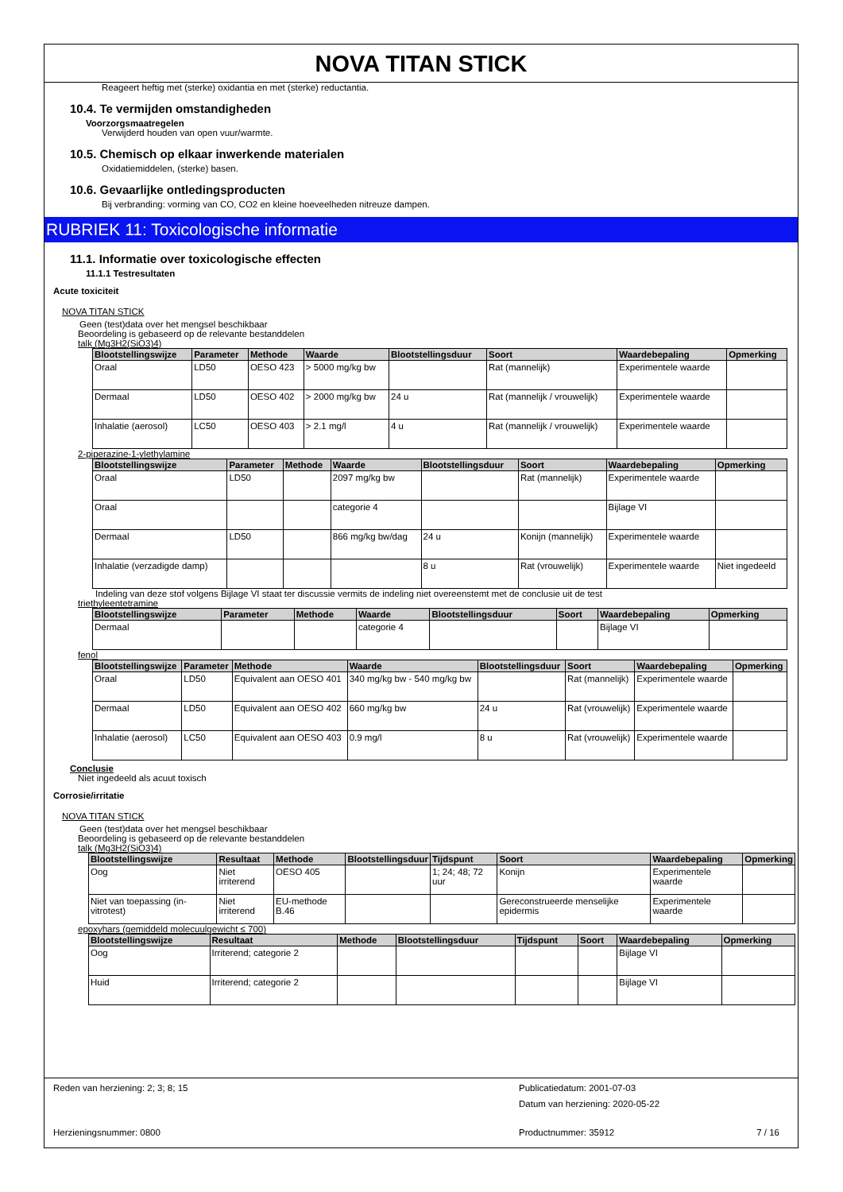NOVA TITAN STICK
Reageert heftig met (sterke) oxidantia en met (sterke) reductantia.
10.4. Te vermijden omstandigheden
Voorzorgsmaatregelen
Verwijderd houden van open vuur/warmte.
10.5. Chemisch op elkaar inwerkende materialen
Oxidatiemiddelen, (sterke) basen.
10.6. Gevaarlijke ontledingsproducten
Bij verbranding: vorming van CO, CO2 en kleine hoeveelheden nitreuze dampen.
RUBRIEK 11: Toxicologische informatie
11.1. Informatie over toxicologische effecten
11.1.1 Testresultaten
Acute toxiciteit
NOVA TITAN STICK
Geen (test)data over het mengsel beschikbaar
Beoordeling is gebaseerd op de relevante bestanddelen
talk (Mg3H2(SiO3)4)
| Blootstellingswijze | Parameter | Methode | Waarde | Blootstellingsduur | Soort | Waardebepaling | Opmerking |
| --- | --- | --- | --- | --- | --- | --- | --- |
| Oraal | LD50 | OESO 423 | > 5000 mg/kg bw | | Rat (mannelijk) | Experimentele waarde | |
| Dermaal | LD50 | OESO 402 | > 2000 mg/kg bw | 24 u | Rat (mannelijk / vrouwelijk) | Experimentele waarde | |
| Inhalatie (aerosol) | LC50 | OESO 403 | > 2.1 mg/l | 4 u | Rat (mannelijk / vrouwelijk) | Experimentele waarde | |
2-piperazine-1-ylethylamine
| Blootstellingswijze | Parameter | Methode | Waarde | Blootstellingsduur | Soort | Waardebepaling | Opmerking |
| --- | --- | --- | --- | --- | --- | --- | --- |
| Oraal | LD50 | | 2097 mg/kg bw | | Rat (mannelijk) | Experimentele waarde | |
| Oraal | | | categorie 4 | | | Bijlage VI | |
| Dermaal | LD50 | | 866 mg/kg bw/dag | 24 u | Konijn (mannelijk) | Experimentele waarde | |
| Inhalatie (verzadigde damp) | | | | 8 u | Rat (vrouwelijk) | Experimentele waarde | Niet ingedeeld |
Indeling van deze stof volgens Bijlage VI staat ter discussie vermits de indeling niet overeenstemt met de conclusie uit de test
triethyleentetramine
| Blootstellingswijze | Parameter | Methode | Waarde | Blootstellingsduur | Soort | Waardebepaling | Opmerking |
| --- | --- | --- | --- | --- | --- | --- | --- |
| Dermaal | | | categorie 4 | | | Bijlage VI | |
fenol
| Blootstellingswijze | Parameter | Methode | Waarde | Blootstellingsduur | Soort | Waardebepaling | Opmerking |
| --- | --- | --- | --- | --- | --- | --- | --- |
| Oraal | LD50 | Equivalent aan OESO 401 | 340 mg/kg bw - 540 mg/kg bw | | Rat (mannelijk) | Experimentele waarde | |
| Dermaal | LD50 | Equivalent aan OESO 402 | 660 mg/kg bw | 24 u | Rat (vrouwelijk) | Experimentele waarde | |
| Inhalatie (aerosol) | LC50 | Equivalent aan OESO 403 | 0.9 mg/l | 8 u | Rat (vrouwelijk) | Experimentele waarde | |
Conclusie
Niet ingedeeld als acuut toxisch
Corrosie/irritatie
NOVA TITAN STICK
Geen (test)data over het mengsel beschikbaar
Beoordeling is gebaseerd op de relevante bestanddelen
talk (Mg3H2(SiO3)4)
| Blootstellingswijze | Resultaat | Methode | Blootstellingsduur | Tijdspunt | Soort | Waardebepaling | Opmerking |
| --- | --- | --- | --- | --- | --- | --- | --- |
| Oog | Niet irriterend | OESO 405 | | 1; 24; 48; 72 uur | Konijn | Experimentele waarde | |
| Niet van toepassing (in-vitrotest) | Niet irriterend | EU-methode B.46 | | | Gereconstrueerde menselijke epidermis | Experimentele waarde | |
epoxyhars (gemiddeld molecuulgewicht ≤ 700)
| Blootstellingswijze | Resultaat | Methode | Blootstellingsduur | Tijdspunt | Soort | Waardebepaling | Opmerking |
| --- | --- | --- | --- | --- | --- | --- | --- |
| Oog | Irriterend; categorie 2 | | | | | Bijlage VI | |
| Huid | Irriterend; categorie 2 | | | | | Bijlage VI | |
Reden van herziening: 2; 3; 8; 15
Publicatiedatum: 2001-07-03
Datum van herziening: 2020-05-22
Herzieningsnummer: 0800 Productnummer: 35912 7 / 16